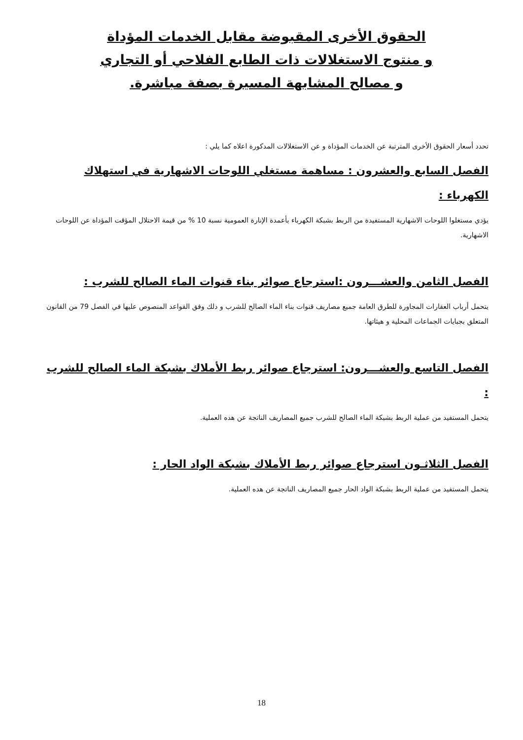الحقوق الأخرى المقبوضة مقابل الخدمات المؤداة
و منتوج الاستغلالات ذات الطابع الفلاحي أو التجاري
و مصالح المشابهة المسيرة بصفة مباشرة.
تحدد أسعار الحقوق الأخرى المترتبة عن الخدمات المؤداة و عن الاستغلالات المدكورة اعلاه كما يلي :
الفصل السابع والعشرون : مساهمة مستغلي اللوحات الاشهارية في استهلاك الكهرباء :
يؤدي مستغلوا اللوحات الاشهارية المستفيدة من الربط بشبكة الكهرباء بأعمدة الإنارة العمومية نسبة 10 % من قيمة الاحتلال المؤقت المؤداة عن اللوحات الاشهارية.
الفصل الثامن والعشـــرون :استرجاع صوائر بناء قنوات الماء الصالح للشرب :
يتحمل أرباب العقارات المجاورة للطرق العامة جميع مصاريف قنوات بناء الماء الصالح للشرب و دلك وفق القواعد المنصوص عليها في الفصل 79 من القانون المتعلق بجبايات الجماعات المحلية و هيئاتها.
الفصل التاسع والعشـــرون: استرجاع صوائر ربط الأملاك بشبكة الماء الصالح للشرب :
يتحمل المستفيد من عملية الربط بشبكة الماء الصالح للشرب جميع المصاريف الناتجة عن هده العملية.
الفصل الثلاثـون استرجاع صوائر ربط الأملاك بشبكة الواد الحار :
يتحمل المستفيد من عملية الربط بشبكة الواد الحار جميع المصاريف الناتجة عن هده العملية.
18